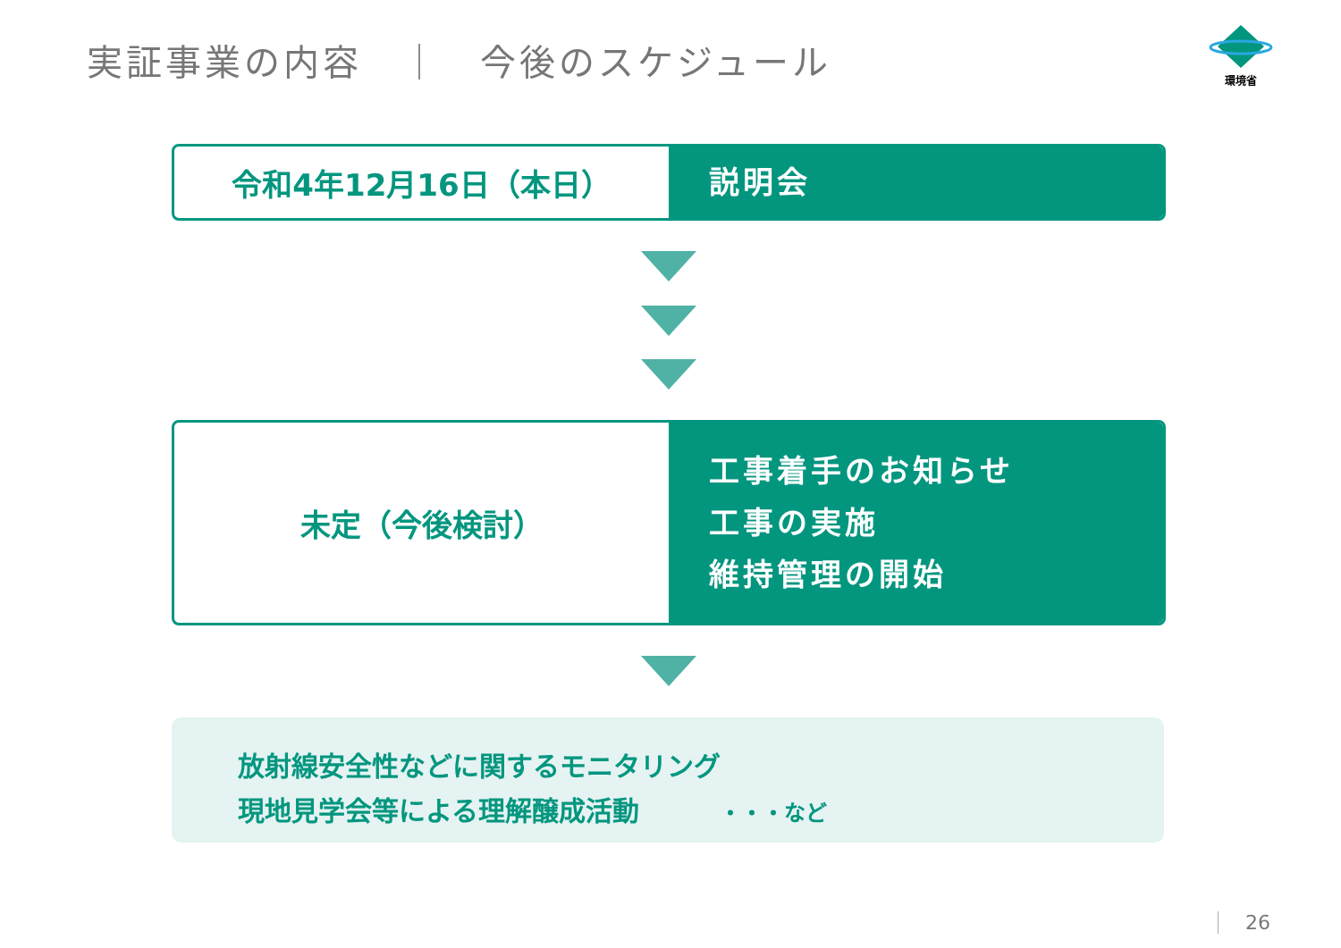実証事業の内容　｜　今後のスケジュール
環境省
令和4年12月16日（本日）
説明会
未定（今後検討）
工事着手のお知らせ
工事の実施
維持管理の開始
放射線安全性などに関するモニタリング
現地見学会等による理解醸成活動　　　・・・など
26